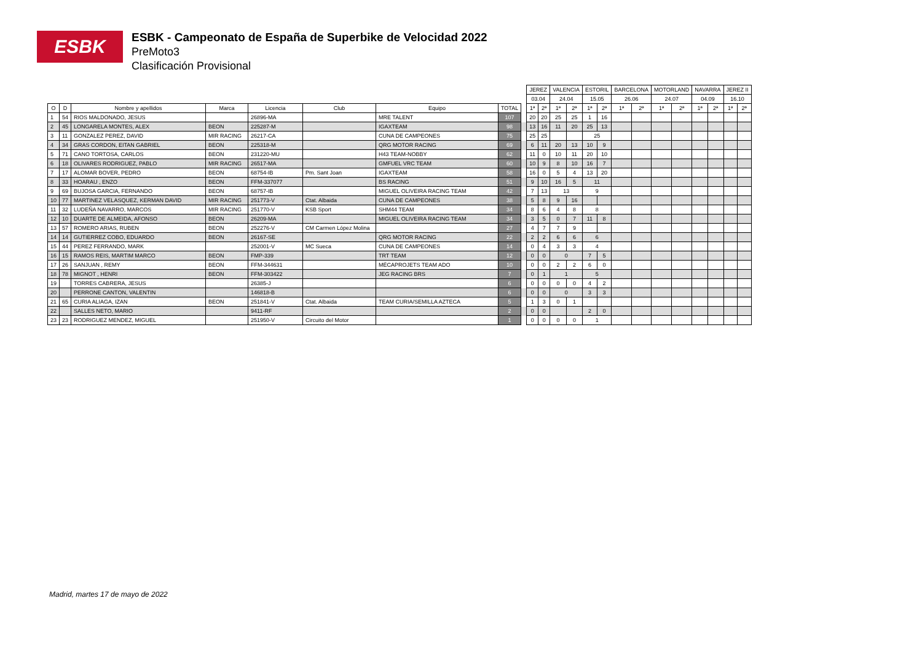ESBK
ESBK - Campeonato de España de Superbike de Velocidad 2022
PreMoto3
Clasificación Provisional
| | | | | | | | | | JEREZ | | VALENCIA | | ESTORIL | | BARCELONA | | MOTORLAND | | NAVARRA | | JEREZ II | |
| --- | --- | --- | --- | --- | --- | --- | --- | --- | --- | --- | --- | --- | --- | --- | --- | --- | --- | --- | --- | --- | --- | --- |
| | | | | | | | | | 03.04 | | 24.04 | | 15.05 | | 26.06 | | 24.07 | | 04.09 | | 16.10 | |
| O | D | Nombre y apellidos | Marca | Licencia | Club | Equipo | TOTAL | | 1ª | 2ª | 1ª | 2ª | 1ª | 2ª | 1ª | 2ª | 1ª | 2ª | 1ª | 2ª | 1ª | 2ª |
| 1 | 54 | RIOS MALDONADO, JESUS | | 26896-MA | | MRE TALENT | 107 | | 20 | 20 | 25 | 25 | 1 | 16 | | | | | | | | |
| 2 | 45 | LONGARELA MONTES, ALEX | BEON | 225287-M | | IGAXTEAM | 98 | | 13 | 16 | 11 | 20 | 25 | 13 | | | | | | | | |
| 3 | 11 | GONZALEZ PEREZ, DAVID | MIR RACING | 26217-CA | | CUNA DE CAMPEONES | 75 | | 25 | 25 | | | 25 | | | | | | | | | |
| 4 | 34 | GRAS CORDON, EITAN GABRIEL | BEON | 225318-M | | QRG MOTOR RACING | 69 | | 6 | 11 | 20 | 13 | 10 | 9 | | | | | | | | |
| 5 | 71 | CANO TORTOSA, CARLOS | BEON | 231220-MU | | H43 TEAM-NOBBY | 62 | | 11 | 0 | 10 | 11 | 20 | 10 | | | | | | | | |
| 6 | 18 | OLIVARES RODRIGUEZ, PABLO | MIR RACING | 26517-MA | | GMFUEL VRC TEAM | 60 | | 10 | 9 | 8 | 10 | 16 | 7 | | | | | | | | |
| 7 | 17 | ALOMAR BOVER, PEDRO | BEON | 68754-IB | Pm. Sant Joan | IGAXTEAM | 58 | | 16 | 0 | 5 | 4 | 13 | 20 | | | | | | | | |
| 8 | 33 | HOARAU , ENZO | BEON | FFM-337077 | | BS RACING | 51 | | 9 | 10 | 16 | 5 | 11 | | | | | | | | | |
| 9 | 69 | BUJOSA GARCIA, FERNANDO | BEON | 68757-IB | | MIGUEL OLIVEIRA RACING TEAM | 42 | | 7 | 13 | 13 | | 9 | | | | | | | | | |
| 10 | 77 | MARTINEZ VELASQUEZ, KERMAN DAVID | MIR RACING | 251773-V | Ctat. Albaida | CUNA DE CAMPEONES | 38 | | 5 | 8 | 9 | 16 | | | | | | | | | | |
| 11 | 32 | LUDEÑA NAVARRO, MARCOS | MIR RACING | 251770-V | KSB Sport | SHM44 TEAM | 34 | | 8 | 6 | 4 | 8 | 8 | | | | | | | | | |
| 12 | 10 | DUARTE DE ALMEIDA, AFONSO | BEON | 26209-MA | | MIGUEL OLIVEIRA RACING TEAM | 34 | | 3 | 5 | 0 | 7 | 11 | 8 | | | | | | | | |
| 13 | 57 | ROMERO ARIAS, RUBEN | BEON | 252276-V | CM Carmen López Molina | | 27 | | 4 | 7 | 7 | 9 | | | | | | | | | | |
| 14 | 14 | GUTIERREZ COBO, EDUARDO | BEON | 26167-SE | | QRG MOTOR RACING | 22 | | 2 | 2 | 6 | 6 | 6 | | | | | | | | | |
| 15 | 44 | PEREZ FERRANDO, MARK | | 252001-V | MC Sueca | CUNA DE CAMPEONES | 14 | | 0 | 4 | 3 | 3 | 4 | | | | | | | | | |
| 16 | 15 | RAMOS REIS, MARTIM MARCO | BEON | FMP-339 | | TRT TEAM | 12 | | 0 | 0 | 0 | | 7 | 5 | | | | | | | | |
| 17 | 26 | SANJUAN , REMY | BEON | FFM-344631 | | MÉCAPROJETS TEAM ADO | 10 | | 0 | 0 | 2 | 2 | 6 | 0 | | | | | | | | |
| 18 | 78 | MIGNOT , HENRI | BEON | FFM-303422 | | JEG RACING BRS | 7 | | 0 | 1 | 1 | | 5 | | | | | | | | | |
| 19 | | TORRES CABRERA, JESUS | | 26385-J | | | 6 | | 0 | 0 | 0 | 0 | 4 | 2 | | | | | | | | |
| 20 | | PERRONE CANTON, VALENTIN | | 146818-B | | | 6 | | 0 | 0 | 0 | | 3 | 3 | | | | | | | | |
| 21 | 65 | CURIA ALIAGA, IZAN | BEON | 251841-V | Ctat. Albaida | TEAM CURIA/SEMILLA AZTECA | 5 | | 1 | 3 | 0 | 1 | | | | | | | | | | |
| 22 | | SALLES NETO, MARIO | | 9411-RF | | | 2 | | 0 | 0 | | | 2 | 0 | | | | | | | | |
| 23 | 23 | RODRIGUEZ MENDEZ, MIGUEL | | 251950-V | Circuito del Motor | | 1 | | 0 | 0 | 0 | 0 | 1 | | | | | | | | | |
Madrid, martes 17 de mayo de 2022